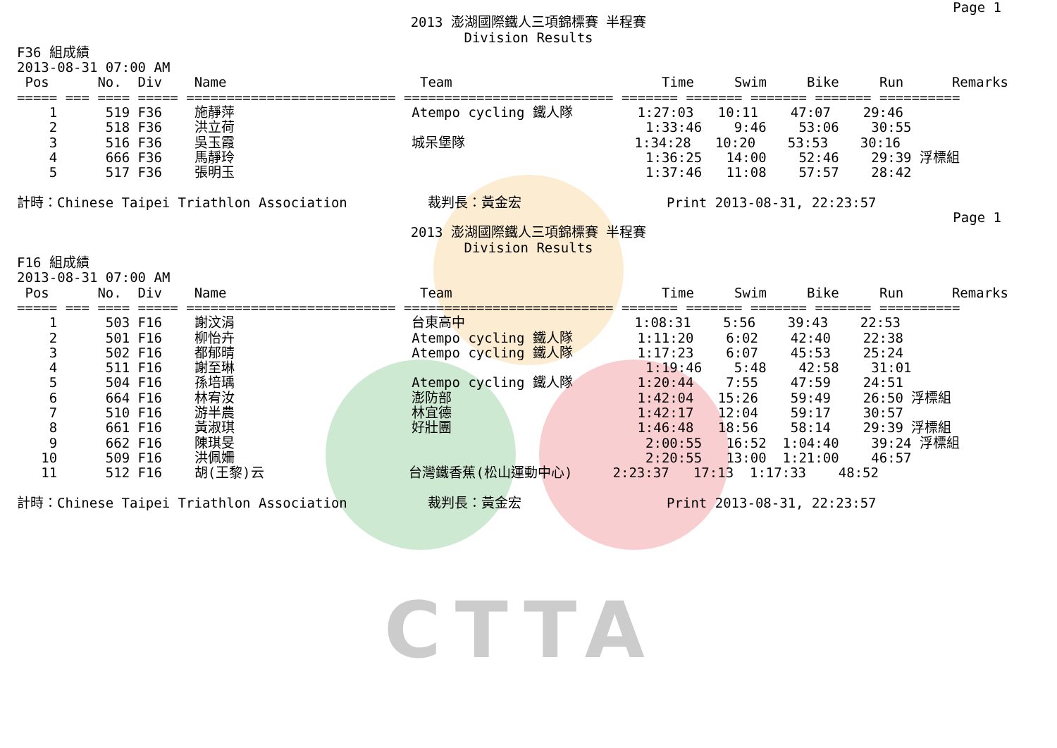CTTA
Page 1
2013 澎湖國際鐵人三項錦標賽 半程賽 Division Results
F36 組成績 2013-08-31 07:00 AM Pos No. Div Name Team Time Swim Bike Run Remarks ===== === ==== ===== ========================== ========================== ======= ======= ======= ======= ========== 1 519 F36 施靜萍 Atempo cycling 鐵人隊 1:27:03 10:11 47:07 29:46 2 518 F36 洪立荷 1:33:46 9:46 53:06 30:55 3 516 F36 吳玉霞 城呆堡隊 1:34:28 10:20 53:53 30:16 4 666 F36 馬靜玲 1:36:25 14:00 52:46 29:39 浮標組 5 517 F36 張明玉 1:37:46 11:08 57:57 28:42 計時：Chinese Taipei Triathlon Association 裁判長：黃金宏 Print 2013-08-31, 22:23:57
Page 1
2013 澎湖國際鐵人三項錦標賽 半程賽 Division Results
F16 組成績 2013-08-31 07:00 AM Pos No. Div Name Team Time Swim Bike Run Remarks ===== === ==== ===== ========================== ========================== ======= ======= ======= ======= ========== 1 503 F16 謝汶涓 台東高中 1:08:31 5:56 39:43 22:53 2 501 F16 柳怡卉 Atempo cycling 鐵人隊 1:11:20 6:02 42:40 22:38 3 502 F16 都郁晴 Atempo cycling 鐵人隊 1:17:23 6:07 45:53 25:24 4 511 F16 謝至琳 1:19:46 5:48 42:58 31:01 5 504 F16 孫培瑀 Atempo cycling 鐵人隊 1:20:44 7:55 47:59 24:51 6 664 F16 林宥汝 澎防部 1:42:04 15:26 59:49 26:50 浮標組 7 510 F16 游半農 林宜德 1:42:17 12:04 59:17 30:57 8 661 F16 黃淑琪 好壯團 1:46:48 18:56 58:14 29:39 浮標組 9 662 F16 陳琪旻 2:00:55 16:52 1:04:40 39:24 浮標組 10 509 F16 洪佩姍 2:20:55 13:00 1:21:00 46:57 11 512 F16 胡(王黎)云 台灣鐵香蕉(松山運動中心) 2:23:37 17:13 1:17:33 48:52 計時：Chinese Taipei Triathlon Association 裁判長：黃金宏 Print 2013-08-31, 22:23:57